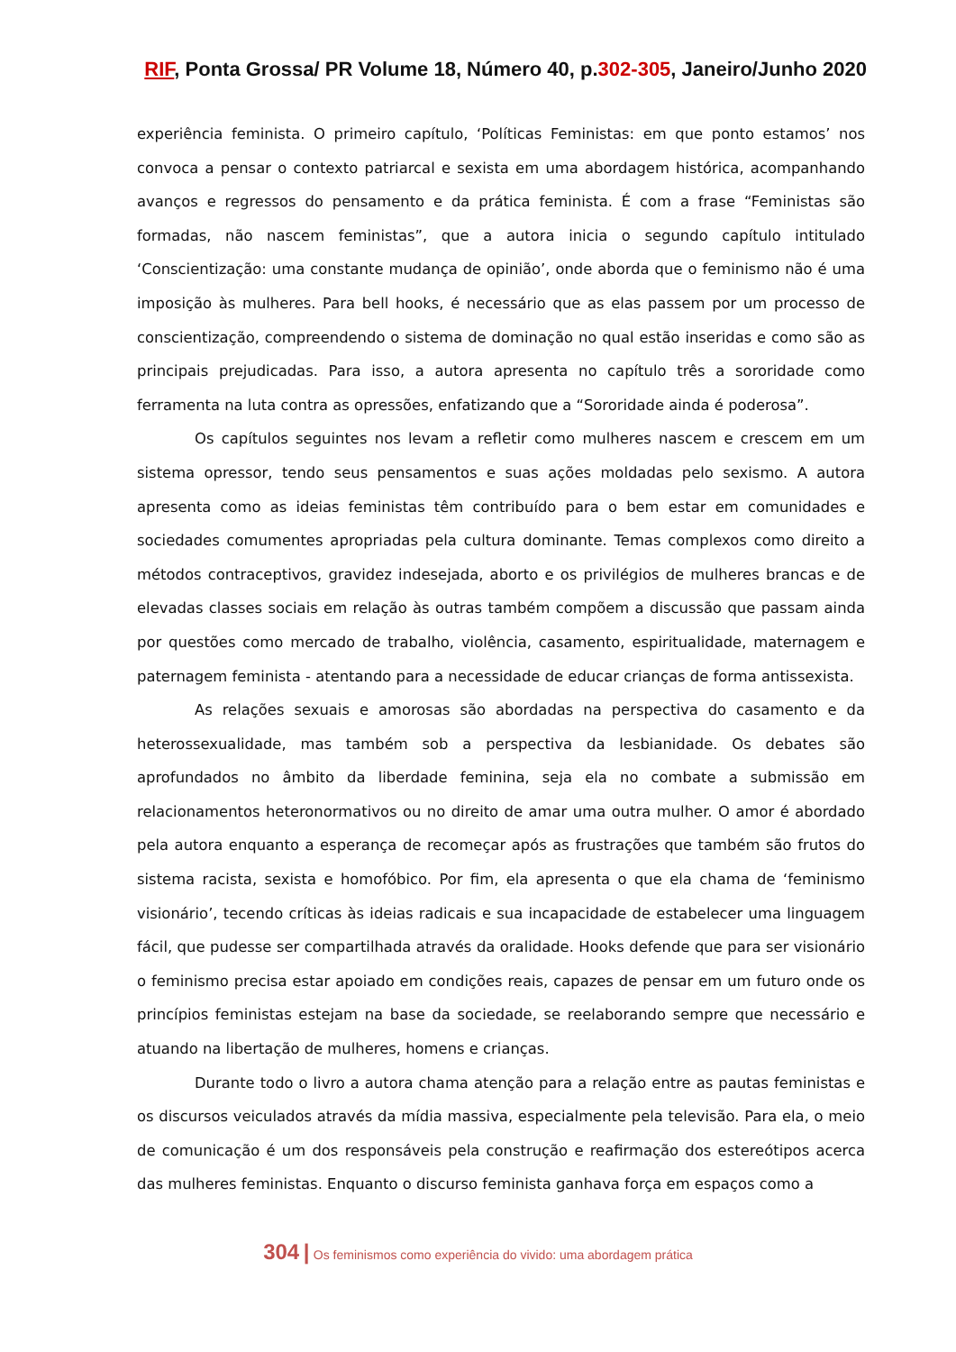RIF, Ponta Grossa/ PR Volume 18, Número 40, p.302-305, Janeiro/Junho 2020
experiência feminista. O primeiro capítulo, ‘Políticas Feministas: em que ponto estamos’ nos convoca a pensar o contexto patriarcal e sexista em uma abordagem histórica, acompanhando avanços e regressos do pensamento e da prática feminista. É com a frase “Feministas são formadas, não nascem feministas”, que a autora inicia o segundo capítulo intitulado ‘Conscientização: uma constante mudança de opinião’, onde aborda que o feminismo não é uma imposição às mulheres. Para bell hooks, é necessário que as elas passem por um processo de conscientização, compreendendo o sistema de dominação no qual estão inseridas e como são as principais prejudicadas. Para isso, a autora apresenta no capítulo três a sororidade como ferramenta na luta contra as opressões, enfatizando que a “Sororidade ainda é poderosa”.
Os capítulos seguintes nos levam a refletir como mulheres nascem e crescem em um sistema opressor, tendo seus pensamentos e suas ações moldadas pelo sexismo. A autora apresenta como as ideias feministas têm contribuído para o bem estar em comunidades e sociedades comumentes apropriadas pela cultura dominante. Temas complexos como direito a métodos contraceptivos, gravidez indesejada, aborto e os privilégios de mulheres brancas e de elevadas classes sociais em relação às outras também compõem a discussão que passam ainda por questões como mercado de trabalho, violência, casamento, espiritualidade, maternagem e paternagem feminista - atentando para a necessidade de educar crianças de forma antissexista.
As relações sexuais e amorosas são abordadas na perspectiva do casamento e da heterossexualidade, mas também sob a perspectiva da lesbianidade. Os debates são aprofundados no âmbito da liberdade feminina, seja ela no combate a submissão em relacionamentos heteronormativos ou no direito de amar uma outra mulher. O amor é abordado pela autora enquanto a esperança de recomeçar após as frustrações que também são frutos do sistema racista, sexista e homofóbico. Por fim, ela apresenta o que ela chama de ‘feminismo visionário’, tecendo críticas às ideias radicais e sua incapacidade de estabelecer uma linguagem fácil, que pudesse ser compartilhada através da oralidade. Hooks defende que para ser visionário o feminismo precisa estar apoiado em condições reais, capazes de pensar em um futuro onde os princípios feministas estejam na base da sociedade, se reelaborando sempre que necessário e atuando na libertação de mulheres, homens e crianças.
Durante todo o livro a autora chama atenção para a relação entre as pautas feministas e os discursos veiculados através da mídia massiva, especialmente pela televisão. Para ela, o meio de comunicação é um dos responsáveis pela construção e reafirmação dos estereótipos acerca das mulheres feministas. Enquanto o discurso feminista ganhava força em espaços como a
304 | Os feminismos como experiência do vivido: uma abordagem prática